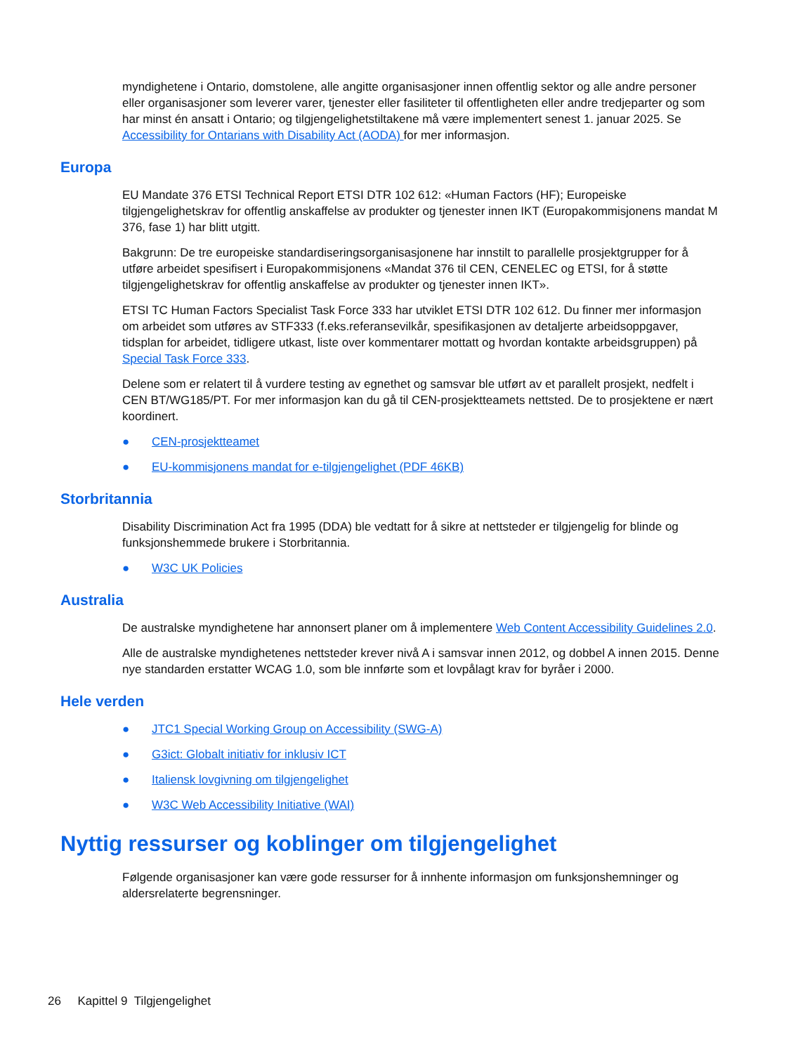myndighetene i Ontario, domstolene, alle angitte organisasjoner innen offentlig sektor og alle andre personer eller organisasjoner som leverer varer, tjenester eller fasiliteter til offentligheten eller andre tredjeparter og som har minst én ansatt i Ontario; og tilgjengelighetstiltakene må være implementert senest 1. januar 2025. Se Accessibility for Ontarians with Disability Act (AODA) for mer informasjon.
Europa
EU Mandate 376 ETSI Technical Report ETSI DTR 102 612: «Human Factors (HF); Europeiske tilgjengelighetskrav for offentlig anskaffelse av produkter og tjenester innen IKT (Europakommisjonens mandat M 376, fase 1) har blitt utgitt.
Bakgrunn: De tre europeiske standardiseringsorganisasjonene har innstilt to parallelle prosjektgrupper for å utføre arbeidet spesifisert i Europakommisjonens «Mandat 376 til CEN, CENELEC og ETSI, for å støtte tilgjengelighetskrav for offentlig anskaffelse av produkter og tjenester innen IKT».
ETSI TC Human Factors Specialist Task Force 333 har utviklet ETSI DTR 102 612. Du finner mer informasjon om arbeidet som utføres av STF333 (f.eks.referansevilkår, spesifikasjonen av detaljerte arbeidsoppgaver, tidsplan for arbeidet, tidligere utkast, liste over kommentarer mottatt og hvordan kontakte arbeidsgruppen) på Special Task Force 333.
Delene som er relatert til å vurdere testing av egnethet og samsvar ble utført av et parallelt prosjekt, nedfelt i CEN BT/WG185/PT. For mer informasjon kan du gå til CEN-prosjektteamets nettsted. De to prosjektene er nært koordinert.
● CEN-prosjektteamet
● EU-kommisjonens mandat for e-tilgjengelighet (PDF 46KB)
Storbritannia
Disability Discrimination Act fra 1995 (DDA) ble vedtatt for å sikre at nettsteder er tilgjengelig for blinde og funksjonshemmede brukere i Storbritannia.
● W3C UK Policies
Australia
De australske myndighetene har annonsert planer om å implementere Web Content Accessibility Guidelines 2.0.
Alle de australske myndighetenes nettsteder krever nivå A i samsvar innen 2012, og dobbel A innen 2015. Denne nye standarden erstatter WCAG 1.0, som ble innførte som et lovpålagt krav for byråer i 2000.
Hele verden
● JTC1 Special Working Group on Accessibility (SWG-A)
● G3ict: Globalt initiativ for inklusiv ICT
● Italiensk lovgivning om tilgjengelighet
● W3C Web Accessibility Initiative (WAI)
Nyttig ressurser og koblinger om tilgjengelighet
Følgende organisasjoner kan være gode ressurser for å innhente informasjon om funksjonshemninger og aldersrelaterte begrensninger.
26 Kapittel 9 Tilgjengelighet